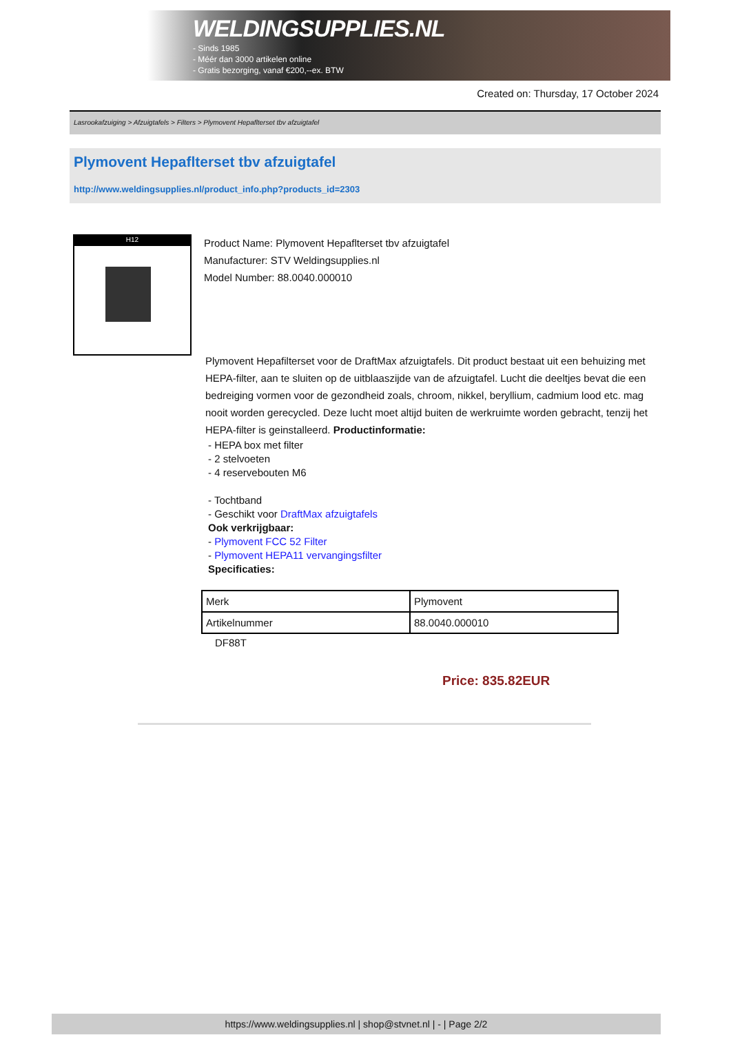logo
WELDINGSUPPLIES.NL
- Sinds 1985
- Méér dan 3000 artikelen online
- Gratis bezorging, vanaf €200,--ex. BTW
Created on: Thursday, 17 October 2024
Lasrookafzuiging > Afzuigtafels > Filters > Plymovent Hepaflterset tbv afzuigtafel
Plymovent Hepaflterset tbv afzuigtafel
http://www.weldingsupplies.nl/product_info.php?products_id=2303
H12
Product Name: Plymovent Hepaflterset tbv afzuigtafel
Manufacturer: STV Weldingsupplies.nl
Model Number: 88.0040.000010
Plymovent Hepafilterset voor de DraftMax afzuigtafels. Dit product bestaat uit een behuizing met HEPA-filter, aan te sluiten op de uitblaaszijde van de afzuigtafel. Lucht die deeltjes bevat die een bedreiging vormen voor de gezondheid zoals, chroom, nikkel, beryllium, cadmium lood etc. mag nooit worden gerecycled. Deze lucht moet altijd buiten de werkruimte worden gebracht, tenzij het HEPA-filter is geinstalleerd. Productinformatie:
- HEPA box met filter
- 2 stelvoeten
- 4 reservebouten M6
- Tochtband
- Geschikt voor DraftMax afzuigtafels
Ook verkrijgbaar:
- Plymovent FCC 52 Filter
- Plymovent HEPA11 vervangingsfilter
Specificaties:
| Merk | Plymovent |
| Artikelnummer | 88.0040.000010 |
DF88T
Price: 835.82EUR
https://www.weldingsupplies.nl | shop@stvnet.nl | - | Page 2/2